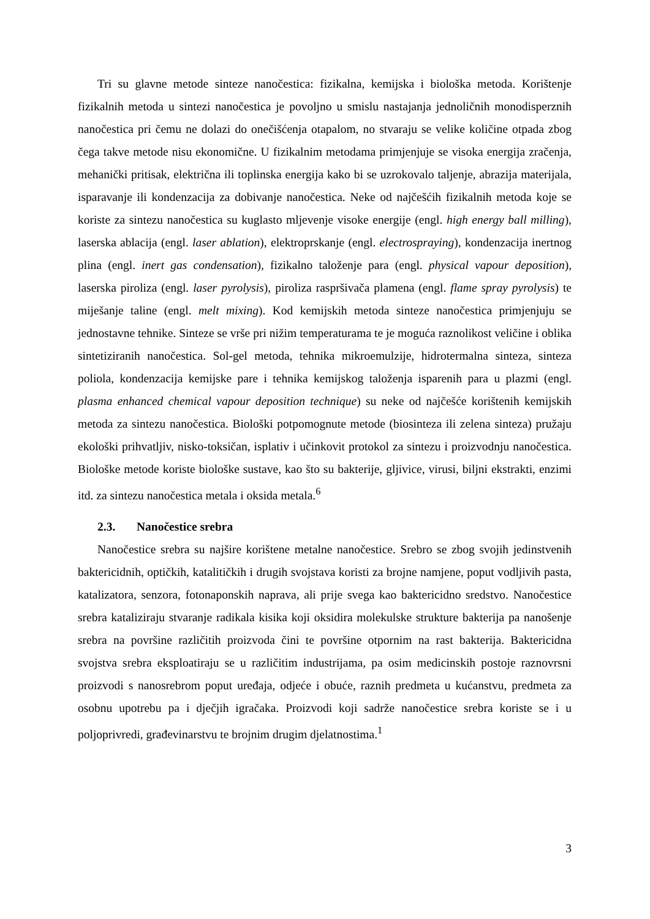Tri su glavne metode sinteze nanočestica: fizikalna, kemijska i biološka metoda. Korištenje fizikalnih metoda u sintezi nanočestica je povoljno u smislu nastajanja jednoličnih monodisperznih nanočestica pri čemu ne dolazi do onečišćenja otapalom, no stvaraju se velike količine otpada zbog čega takve metode nisu ekonomične. U fizikalnim metodama primjenjuje se visoka energija zračenja, mehanički pritisak, električna ili toplinska energija kako bi se uzrokovalo taljenje, abrazija materijala, isparavanje ili kondenzacija za dobivanje nanočestica. Neke od najčešćih fizikalnih metoda koje se koriste za sintezu nanočestica su kuglasto mljevenje visoke energije (engl. high energy ball milling), laserska ablacija (engl. laser ablation), elektroprskanje (engl. electrospraying), kondenzacija inertnog plina (engl. inert gas condensation), fizikalno taloženje para (engl. physical vapour deposition), laserska piroliza (engl. laser pyrolysis), piroliza raspršivača plamena (engl. flame spray pyrolysis) te miješanje taline (engl. melt mixing). Kod kemijskih metoda sinteze nanočestica primjenjuju se jednostavne tehnike. Sinteze se vrše pri nižim temperaturama te je moguća raznolikost veličine i oblika sintetiziranih nanočestica. Sol-gel metoda, tehnika mikroemulzije, hidrotermalna sinteza, sinteza poliola, kondenzacija kemijske pare i tehnika kemijskog taloženja isparenih para u plazmi (engl. plasma enhanced chemical vapour deposition technique) su neke od najčešće korištenih kemijskih metoda za sintezu nanočestica. Biološki potpomognute metode (biosinteza ili zelena sinteza) pružaju ekološki prihvatljiv, nisko-toksičan, isplativ i učinkovit protokol za sintezu i proizvodnju nanočestica. Biološke metode koriste biološke sustave, kao što su bakterije, gljivice, virusi, biljni ekstrakti, enzimi itd. za sintezu nanočestica metala i oksida metala.<sup>6</sup>
2.3. Nanočestice srebra
Nanočestice srebra su najšire korištene metalne nanočestice. Srebro se zbog svojih jedinstvenih baktericidnih, optičkih, katalitičkih i drugih svojstava koristi za brojne namjene, poput vodljivih pasta, katalizatora, senzora, fotonaponskih naprava, ali prije svega kao baktericidno sredstvo. Nanočestice srebra kataliziraju stvaranje radikala kisika koji oksidira molekulske strukture bakterija pa nanošenje srebra na površine različitih proizvoda čini te površine otpornim na rast bakterija. Baktericidna svojstva srebra eksploatiraju se u različitim industrijama, pa osim medicinskih postoje raznovrsni proizvodi s nanosrebrom poput uređaja, odjeće i obuće, raznih predmeta u kućanstvu, predmeta za osobnu upotrebu pa i dječjih igračaka. Proizvodi koji sadrže nanočestice srebra koriste se i u poljoprivredi, građevinarstvu te brojnim drugim djelatnostima.<sup>1</sup>
3